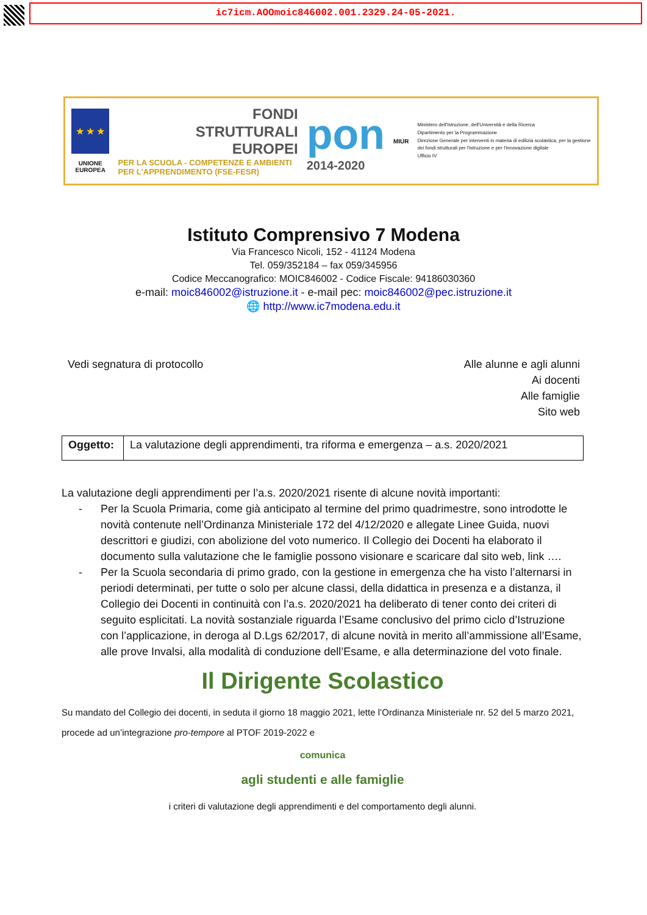ic7icm.AOOmoic846002.001.2329.24-05-2021.
★ ★ ★
UNIONE EUROPEA
FONDI
STRUTTURALI
EUROPEI
PER LA SCUOLA - COMPETENZE E AMBIENTI PER L'APPRENDIMENTO (FSE-FESR)
pon
2014-2020
MIUR
Ministero dell'Istruzione, dell'Università e della Ricerca
Dipartimento per la Programmazione
Direzione Generale per interventi in materia di edilizia scolastica, per la gestione dei fondi strutturali per l'istruzione e per l'innovazione digitale
Ufficio IV
Istituto Comprensivo 7 Modena
Via Francesco Nicoli, 152 - 41124 Modena
Tel. 059/352184 – fax 059/345956
Codice Meccanografico: MOIC846002 - Codice Fiscale: 94186030360
e-mail: moic846002@istruzione.it - e-mail pec: moic846002@pec.istruzione.it
🌐 http://www.ic7modena.edu.it
Vedi segnatura di protocollo Alle alunne e agli alunni
Ai docenti
Alle famiglie
Sito web
| Oggetto: | La valutazione degli apprendimenti, tra riforma e emergenza – a.s. 2020/2021 |
La valutazione degli apprendimenti per l’a.s. 2020/2021 risente di alcune novità importanti:
Per la Scuola Primaria, come già anticipato al termine del primo quadrimestre, sono introdotte le novità contenute nell’Ordinanza Ministeriale 172 del 4/12/2020 e allegate Linee Guida, nuovi descrittori e giudizi, con abolizione del voto numerico. Il Collegio dei Docenti ha elaborato il documento sulla valutazione che le famiglie possono visionare e scaricare dal sito web, link ….
Per la Scuola secondaria di primo grado, con la gestione in emergenza che ha visto l’alternarsi in periodi determinati, per tutte o solo per alcune classi, della didattica in presenza e a distanza, il Collegio dei Docenti in continuità con l’a.s. 2020/2021 ha deliberato di tener conto dei criteri di seguito esplicitati. La novità sostanziale riguarda l’Esame conclusivo del primo ciclo d’Istruzione con l’applicazione, in deroga al D.Lgs 62/2017, di alcune novità in merito all’ammissione all’Esame, alle prove Invalsi, alla modalità di conduzione dell’Esame, e alla determinazione del voto finale.
Il Dirigente Scolastico
Su mandato del Collegio dei docenti, in seduta il giorno 18 maggio 2021, lette l’Ordinanza Ministeriale nr. 52 del 5 marzo 2021, procede ad un’integrazione pro-tempore al PTOF 2019-2022 e
comunica
agli studenti e alle famiglie
i criteri di valutazione degli apprendimenti e del comportamento degli alunni.